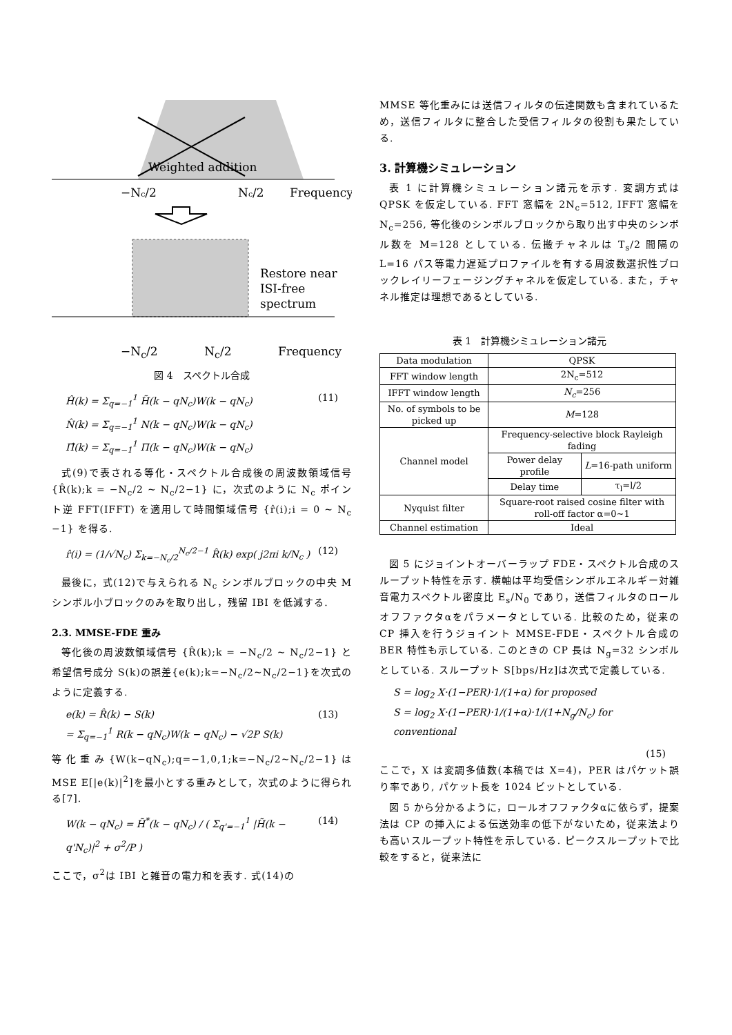Weighted addition
−Nc/2
Nc/2
Frequency
Restore near
ISI-free
spectrum
−N<sub>c</sub>/2 N<sub>c</sub>/2 Frequency
図 4　スペクトル合成
Ĥ(k) = Σ<sub>q=−1</sub><sup>1</sup> H̃(k − qN<sub>c</sub>)W(k − qN<sub>c</sub>)
N̂(k) = Σ<sub>q=−1</sub><sup>1</sup> N(k − qN<sub>c</sub>)W(k − qN<sub>c</sub>)
Π̂(k) = Σ<sub>q=−1</sub><sup>1</sup> Π(k − qN<sub>c</sub>)W(k − qN<sub>c</sub>) (11)
式(9)で表される等化・スペクトル合成後の周波数領域信号 {R̂(k);k = −N<sub>c</sub>/2 ~ N<sub>c</sub>/2−1} に，次式のように N<sub>c</sub> ポイント逆 FFT(IFFT) を適用して時間領域信号 {r̂(i);i = 0 ~ N<sub>c</sub> −1} を得る.
r̂(i) = (1/√N<sub>c</sub>) Σ<sub>k=−N<sub>c</sub>/2</sub><sup>N<sub>c</sub>/2−1</sup> R̂(k) exp( j2πi k/N<sub>c</sub> ) (12)
最後に，式(12)で与えられる N<sub>c</sub> シンボルブロックの中央 M シンボル小ブロックのみを取り出し，残留 IBI を低減する.
2.3. MMSE-FDE 重み
等化後の周波数領域信号 {R̂(k);k = −N<sub>c</sub>/2 ~ N<sub>c</sub>/2−1} と希望信号成分 S(k)の誤差{e(k);k=−N<sub>c</sub>/2~N<sub>c</sub>/2−1}を次式のように定義する.
e(k) = R̂(k) − S(k)
= Σ<sub>q=−1</sub><sup>1</sup> R(k − qN<sub>c</sub>)W(k − qN<sub>c</sub>) − √2P S(k) (13)
等化重み{W(k−qN<sub>c</sub>);q=−1,0,1;k=−N<sub>c</sub>/2~N<sub>c</sub>/2−1}は MSE E[|e(k)|<sup>2</sup>]を最小とする重みとして，次式のように得られる[7].
W(k − qN<sub>c</sub>) = H̃<sup>*</sup>(k − qN<sub>c</sub>) / ( Σ<sub>q'=−1</sub><sup>1</sup> |H̃(k − q'N<sub>c</sub>)|<sup>2</sup> + σ<sup>2</sup>/P ) (14)
ここで，σ<sup>2</sup>は IBI と雑音の電力和を表す. 式(14)の
MMSE 等化重みには送信フィルタの伝達関数も含まれているため，送信フィルタに整合した受信フィルタの役割も果たしている.
3. 計算機シミュレーション
表 1 に計算機シミュレーション諸元を示す. 変調方式は QPSK を仮定している. FFT 窓幅を 2N<sub>c</sub>=512, IFFT 窓幅を N<sub>c</sub>=256, 等化後のシンボルブロックから取り出す中央のシンボル数を M=128 としている. 伝搬チャネルは T<sub>s</sub>/2 間隔の L=16 パス等電力遅延プロファイルを有する周波数選択性ブロックレイリーフェージングチャネルを仮定している. また，チャネル推定は理想であるとしている.
表 1　計算機シミュレーション諸元
| Data modulation | QPSK | |
| FFT window length | 2N<sub>c</sub>=512 | |
| IFFT window length | N<sub>c</sub> =256 | |
| No. of symbols to be picked up | M =128 | |
| Channel model | Frequency-selective block Rayleigh fading | |
| | Power delay profile | L =16-path uniform |
| | Delay time | τ<sub>l</sub>=l/2 |
| Nyquist filter | Square-root raised cosine filter with roll-off factor α=0~1 | |
| Channel estimation | Ideal | |
図 5 にジョイントオーバーラップ FDE・スペクトル合成のスループット特性を示す. 横軸は平均受信シンボルエネルギー対雑音電力スペクトル密度比 E<sub>s</sub>/N<sub>0</sub> であり，送信フィルタのロールオフファクタαをパラメータとしている. 比較のため，従来の CP 挿入を行うジョイント MMSE-FDE・スペクトル合成の BER 特性も示している. このときの CP 長は N<sub>g</sub>=32 シンボルとしている. スループット S[bps/Hz]は次式で定義している.
S = log<sub>2</sub> X·(1−PER)·1/(1+α) for proposed
S = log<sub>2</sub> X·(1−PER)·1/(1+α)·1/(1+N<sub>g</sub>/N<sub>c</sub>) for conventional
(15)
ここで，X は変調多値数(本稿では X=4)，PER はパケット誤り率であり, パケット長を 1024 ビットとしている.
図 5 から分かるように，ロールオフファクタαに依らず，提案法は CP の挿入による伝送効率の低下がないため，従来法よりも高いスループット特性を示している. ピークスループットで比較をすると，従来法に